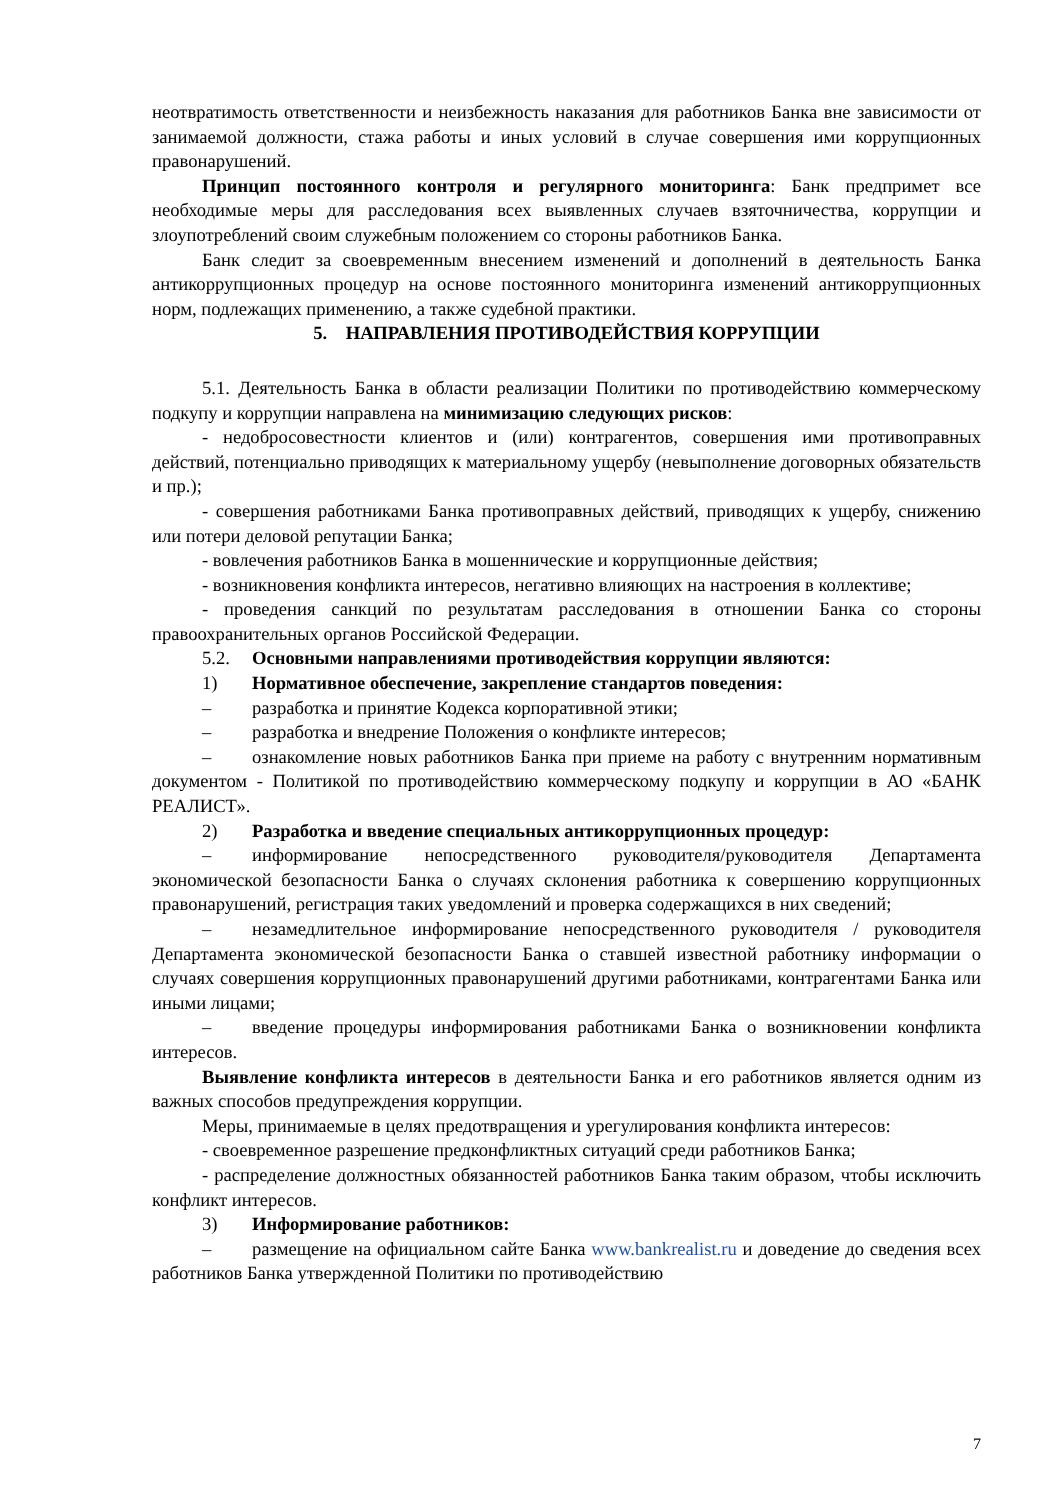неотвратимость ответственности и неизбежность наказания для работников Банка вне зависимости от занимаемой должности, стажа работы и иных условий в случае совершения ими коррупционных правонарушений.
Принцип постоянного контроля и регулярного мониторинга: Банк предпримет все необходимые меры для расследования всех выявленных случаев взяточничества, коррупции и злоупотреблений своим служебным положением со стороны работников Банка.
Банк следит за своевременным внесением изменений и дополнений в деятельность Банка антикоррупционных процедур на основе постоянного мониторинга изменений антикоррупционных норм, подлежащих применению, а также судебной практики.
5. НАПРАВЛЕНИЯ ПРОТИВОДЕЙСТВИЯ КОРРУПЦИИ
5.1. Деятельность Банка в области реализации Политики по противодействию коммерческому подкупу и коррупции направлена на минимизацию следующих рисков:
- недобросовестности клиентов и (или) контрагентов, совершения ими противоправных действий, потенциально приводящих к материальному ущербу (невыполнение договорных обязательств и пр.);
- совершения работниками Банка противоправных действий, приводящих к ущербу, снижению или потери деловой репутации Банка;
- вовлечения работников Банка в мошеннические и коррупционные действия;
- возникновения конфликта интересов, негативно влияющих на настроения в коллективе;
- проведения санкций по результатам расследования в отношении Банка со стороны правоохранительных органов Российской Федерации.
5.2. Основными направлениями противодействия коррупции являются:
1) Нормативное обеспечение, закрепление стандартов поведения:
– разработка и принятие Кодекса корпоративной этики;
– разработка и внедрение Положения о конфликте интересов;
– ознакомление новых работников Банка при приеме на работу с внутренним нормативным документом - Политикой по противодействию коммерческому подкупу и коррупции в АО «БАНК РЕАЛИСТ».
2) Разработка и введение специальных антикоррупционных процедур:
– информирование непосредственного руководителя/руководителя Департамента экономической безопасности Банка о случаях склонения работника к совершению коррупционных правонарушений, регистрация таких уведомлений и проверка содержащихся в них сведений;
– незамедлительное информирование непосредственного руководителя / руководителя Департамента экономической безопасности Банка о ставшей известной работнику информации о случаях совершения коррупционных правонарушений другими работниками, контрагентами Банка или иными лицами;
– введение процедуры информирования работниками Банка о возникновении конфликта интересов.
Выявление конфликта интересов в деятельности Банка и его работников является одним из важных способов предупреждения коррупции.
Меры, принимаемые в целях предотвращения и урегулирования конфликта интересов:
- своевременное разрешение предконфликтных ситуаций среди работников Банка;
- распределение должностных обязанностей работников Банка таким образом, чтобы исключить конфликт интересов.
3) Информирование работников:
– размещение на официальном сайте Банка www.bankrealist.ru и доведение до сведения всех работников Банка утвержденной Политики по противодействию
7